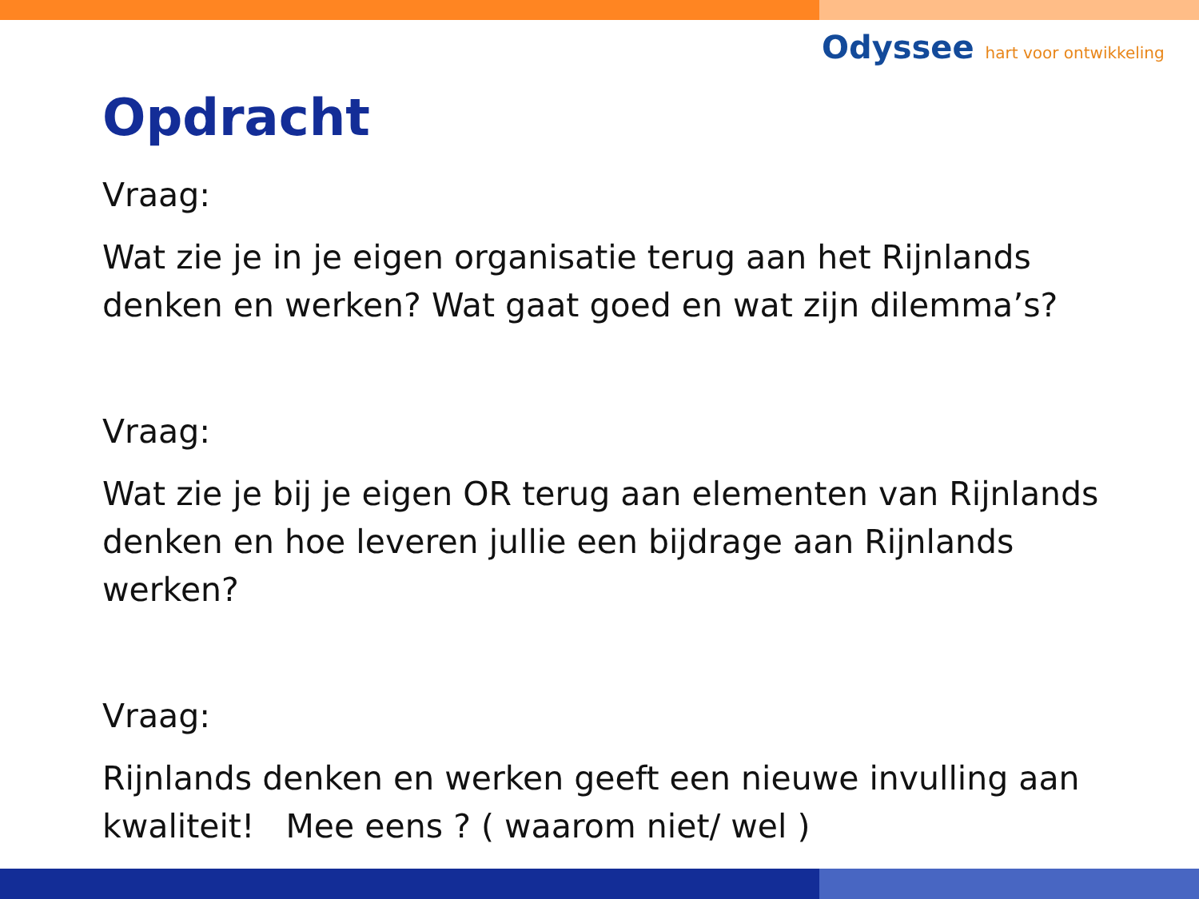Odyssee hart voor ontwikkeling
Opdracht
Vraag:
Wat zie je in je eigen organisatie terug aan het Rijnlands denken en werken? Wat gaat goed en wat zijn dilemma’s?
Vraag:
Wat zie je bij je eigen OR terug aan elementen van Rijnlands denken en hoe leveren jullie een bijdrage aan Rijnlands werken?
Vraag:
Rijnlands denken en werken geeft een nieuwe invulling aan kwaliteit! Mee eens ? ( waarom niet/ wel )